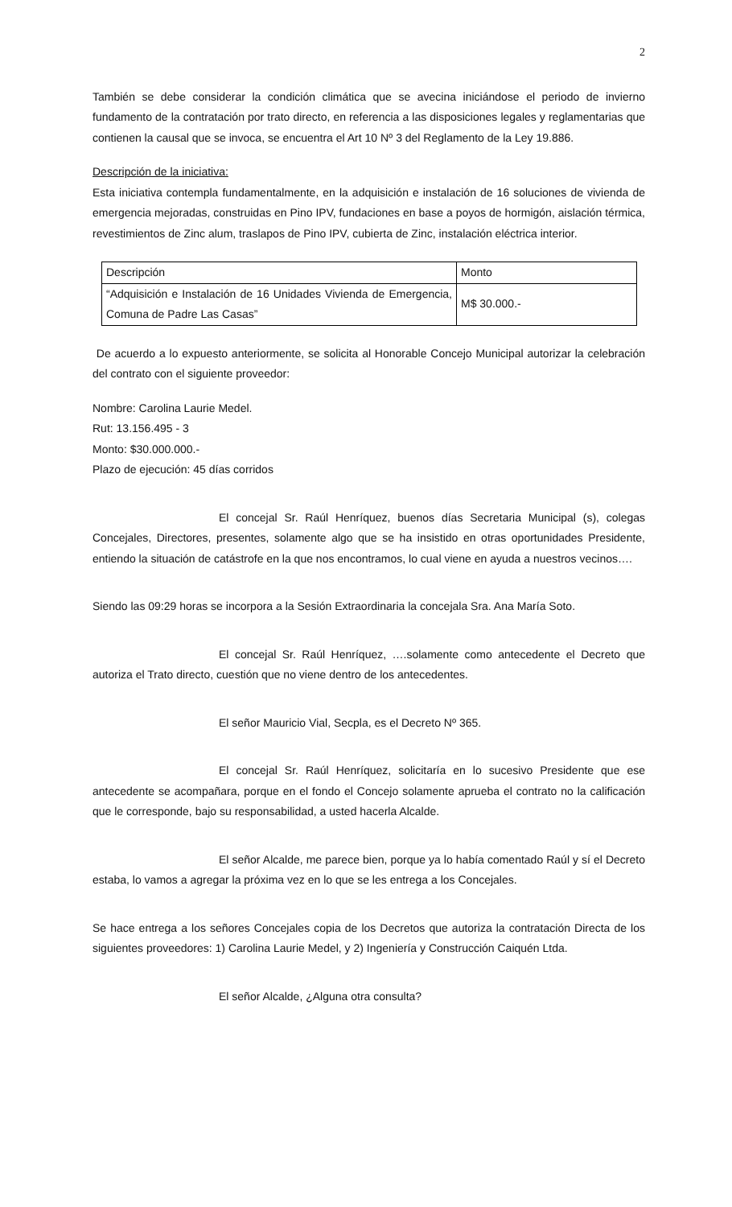2
También se debe considerar la condición climática que se avecina iniciándose el periodo de invierno fundamento de la contratación por trato directo, en referencia a las disposiciones legales y reglamentarias que contienen la causal que se invoca, se encuentra el Art 10 Nº 3 del Reglamento de la Ley 19.886.
Descripción de la iniciativa:
Esta iniciativa contempla fundamentalmente, en la adquisición e instalación de 16 soluciones de vivienda de emergencia mejoradas, construidas en Pino IPV, fundaciones en base a poyos de hormigón, aislación térmica, revestimientos de Zinc alum, traslapos de Pino IPV, cubierta de Zinc, instalación eléctrica interior.
| Descripción | Monto |
| “Adquisición e Instalación de 16 Unidades Vivienda de Emergencia, Comuna de Padre Las Casas” | M$ 30.000.- |
De acuerdo a lo expuesto anteriormente, se solicita al Honorable Concejo Municipal autorizar la celebración del contrato con el siguiente proveedor:
Nombre: Carolina Laurie Medel.
Rut: 13.156.495 - 3
Monto: $30.000.000.-
Plazo de ejecución: 45 días corridos
El concejal Sr. Raúl Henríquez, buenos días Secretaria Municipal (s), colegas Concejales, Directores, presentes, solamente algo que se ha insistido en otras oportunidades Presidente, entiendo la situación de catástrofe en la que nos encontramos, lo cual viene en ayuda a nuestros vecinos….
Siendo las 09:29 horas se incorpora a la Sesión Extraordinaria la concejala Sra. Ana María Soto.
El concejal Sr. Raúl Henríquez, ….solamente como antecedente el Decreto que autoriza el Trato directo, cuestión que no viene dentro de los antecedentes.
El señor Mauricio Vial, Secpla, es el Decreto Nº 365.
El concejal Sr. Raúl Henríquez, solicitaría en lo sucesivo Presidente que ese antecedente se acompañara, porque en el fondo el Concejo solamente aprueba el contrato no la calificación que le corresponde, bajo su responsabilidad, a usted hacerla Alcalde.
El señor Alcalde, me parece bien, porque ya lo había comentado Raúl y sí el Decreto estaba, lo vamos a agregar la próxima vez en lo que se les entrega a los Concejales.
Se hace entrega a los señores Concejales copia de los Decretos que autoriza la contratación Directa de los siguientes proveedores: 1) Carolina Laurie Medel, y 2) Ingeniería y Construcción Caiquén Ltda.
El señor Alcalde, ¿Alguna otra consulta?